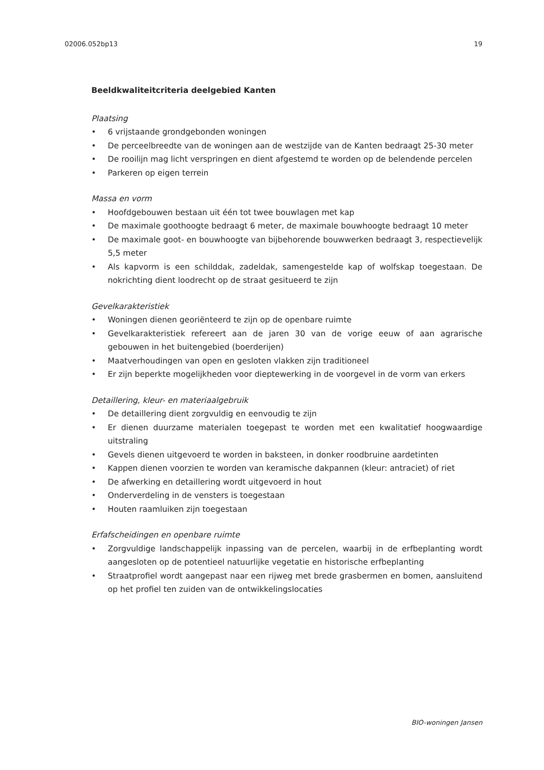02006.052bp13 19
Beeldkwaliteitcriteria deelgebied Kanten
Plaatsing
• 6 vrijstaande grondgebonden woningen
• De perceelbreedte van de woningen aan de westzijde van de Kanten bedraagt 25-30 meter
• De rooilijn mag licht verspringen en dient afgestemd te worden op de belendende percelen
• Parkeren op eigen terrein
Massa en vorm
• Hoofdgebouwen bestaan uit één tot twee bouwlagen met kap
• De maximale goothoogte bedraagt 6 meter, de maximale bouwhoogte bedraagt 10 meter
• De maximale goot- en bouwhoogte van bijbehorende bouwwerken bedraagt 3, respectievelijk 5,5 meter
• Als kapvorm is een schilddak, zadeldak, samengestelde kap of wolfskap toegestaan. De nokrichting dient loodrecht op de straat gesitueerd te zijn
Gevelkarakteristiek
• Woningen dienen georiënteerd te zijn op de openbare ruimte
• Gevelkarakteristiek refereert aan de jaren 30 van de vorige eeuw of aan agrarische gebouwen in het buitengebied (boerderijen)
• Maatverhoudingen van open en gesloten vlakken zijn traditioneel
• Er zijn beperkte mogelijkheden voor dieptewerking in de voorgevel in de vorm van erkers
Detaillering, kleur- en materiaalgebruik
• De detaillering dient zorgvuldig en eenvoudig te zijn
• Er dienen duurzame materialen toegepast te worden met een kwalitatief hoogwaardige uitstraling
• Gevels dienen uitgevoerd te worden in baksteen, in donker roodbruine aardetinten
• Kappen dienen voorzien te worden van keramische dakpannen (kleur: antraciet) of riet
• De afwerking en detaillering wordt uitgevoerd in hout
• Onderverdeling in de vensters is toegestaan
• Houten raamluiken zijn toegestaan
Erfafscheidingen en openbare ruimte
• Zorgvuldige landschappelijk inpassing van de percelen, waarbij in de erfbeplanting wordt aangesloten op de potentieel natuurlijke vegetatie en historische erfbeplanting
• Straatprofiel wordt aangepast naar een rijweg met brede grasbermen en bomen, aansluitend op het profiel ten zuiden van de ontwikkelingslocaties
BIO-woningen Jansen